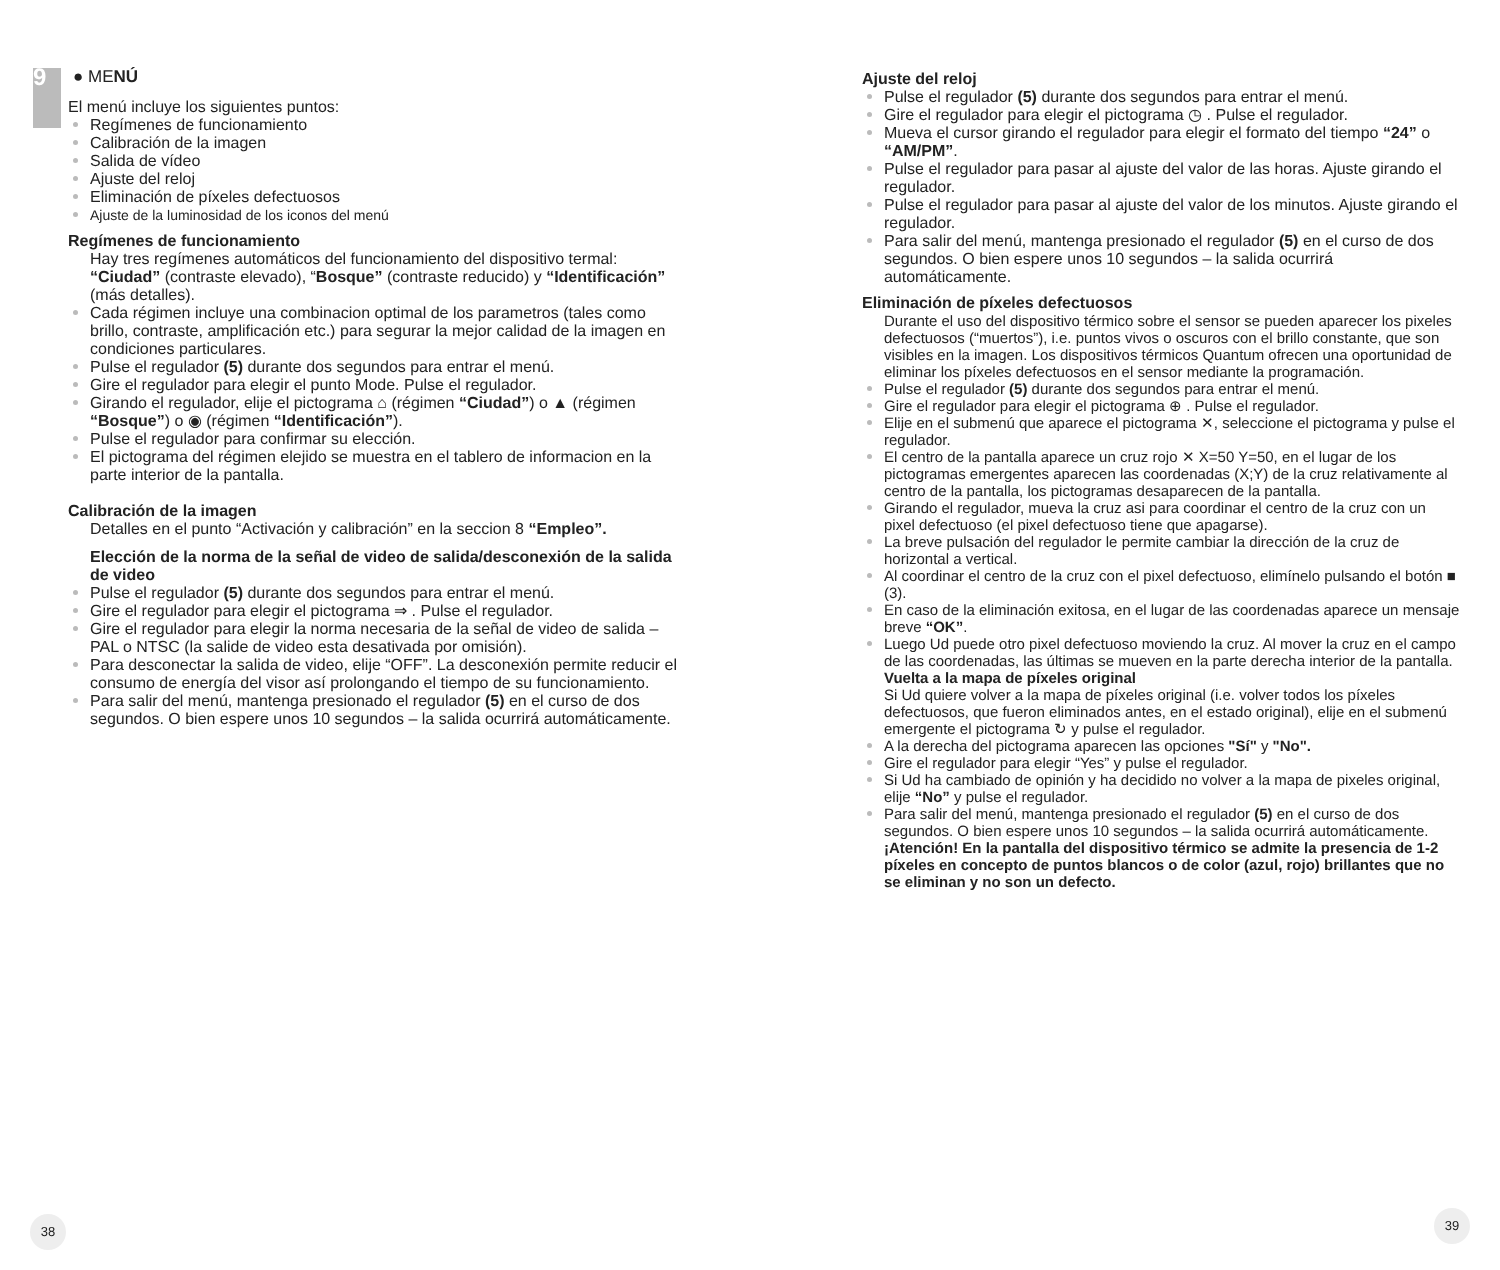9
● MENÚ
El menú incluye los siguientes puntos:
Regímenes de funcionamiento
Calibración de la imagen
Salida de vídeo
Ajuste del reloj
Eliminación de píxeles defectuosos
Ajuste de la luminosidad de los iconos del menú
Regímenes de funcionamiento
Hay tres regímenes automáticos del funcionamiento del dispositivo termal:
“Ciudad” (contraste elevado), “Bosque” (contraste reducido) y “Identificación” (más detalles).
Cada régimen incluye una combinacion optimal de los parametros (tales como brillo, contraste, amplificación etc.) para segurar la mejor calidad de la imagen en condiciones particulares.
Pulse el regulador (5) durante dos segundos para entrar el menú.
Gire el regulador para elegir el punto Mode. Pulse el regulador.
Girando el regulador, elije el pictograma ⌂ (régimen “Ciudad”) o ▲ (régimen “Bosque”) o ◉ (régimen “Identificación”).
Pulse el regulador para confirmar su elección.
El pictograma del régimen elejido se muestra en el tablero de informacion en la parte interior de la pantalla.
Calibración de la imagen
Detalles en el punto “Activación y calibración” en la seccion 8 “Empleo”.
Elección de la norma de la señal de video de salida/desconexión de la salida de video
Pulse el regulador (5) durante dos segundos para entrar el menú.
Gire el regulador para elegir el pictograma ⇒ . Pulse el regulador.
Gire el regulador para elegir la norma necesaria de la señal de video de salida – PAL o NTSC (la salide de video esta desativada por omisión).
Para desconectar la salida de video, elije “OFF”. La desconexión permite reducir el consumo de energía del visor así prolongando el tiempo de su funcionamiento.
Para salir del menú, mantenga presionado el regulador (5) en el curso de dos segundos. O bien espere unos 10 segundos – la salida ocurrirá automáticamente.
38
Ajuste del reloj
Pulse el regulador (5) durante dos segundos para entrar el menú.
Gire el regulador para elegir el pictograma ◷ . Pulse el regulador.
Mueva el cursor girando el regulador para elegir el formato del tiempo “24” o “AM/PM”.
Pulse el regulador para pasar al ajuste del valor de las horas. Ajuste girando el regulador.
Pulse el regulador para pasar al ajuste del valor de los minutos. Ajuste girando el regulador.
Para salir del menú, mantenga presionado el regulador (5) en el curso de dos segundos. O bien espere unos 10 segundos – la salida ocurrirá automáticamente.
Eliminación de píxeles defectuosos
Durante el uso del dispositivo térmico sobre el sensor se pueden aparecer los pixeles defectuosos (“muertos”), i.e. puntos vivos o oscuros con el brillo constante, que son visibles en la imagen. Los dispositivos térmicos Quantum ofrecen una oportunidad de eliminar los píxeles defectuosos en el sensor mediante la programación.
Pulse el regulador (5) durante dos segundos para entrar el menú.
Gire el regulador para elegir el pictograma ⊕ . Pulse el regulador.
Elije en el submenú que aparece el pictograma ✕, seleccione el pictograma y pulse el regulador.
El centro de la pantalla aparece un cruz rojo ✕ X=50 Y=50, en el lugar de los pictogramas emergentes aparecen las coordenadas (X;Y) de la cruz relativamente al centro de la pantalla, los pictogramas desaparecen de la pantalla.
Girando el regulador, mueva la cruz asi para coordinar el centro de la cruz con un pixel defectuoso (el pixel defectuoso tiene que apagarse).
La breve pulsación del regulador le permite cambiar la dirección de la cruz de horizontal a vertical.
Al coordinar el centro de la cruz con el pixel defectuoso, elimínelo pulsando el botón ■ (3).
En caso de la eliminación exitosa, en el lugar de las coordenadas aparece un mensaje breve “OK”.
Luego Ud puede otro pixel defectuoso moviendo la cruz. Al mover la cruz en el campo de las coordenadas, las últimas se mueven en la parte derecha interior de la pantalla.
Vuelta a la mapa de píxeles original
Si Ud quiere volver a la mapa de píxeles original (i.e. volver todos los píxeles defectuosos, que fueron eliminados antes, en el estado original), elije en el submenú emergente el pictograma ↻ y pulse el regulador.
A la derecha del pictograma aparecen las opciones "Sí" y "No".
Gire el regulador para elegir “Yes” y pulse el regulador.
Si Ud ha cambiado de opinión y ha decidido no volver a la mapa de pixeles original, elije “No” y pulse el regulador.
Para salir del menú, mantenga presionado el regulador (5) en el curso de dos segundos. O bien espere unos 10 segundos – la salida ocurrirá automáticamente.
¡Atención! En la pantalla del dispositivo térmico se admite la presencia de 1-2 píxeles en concepto de puntos blancos o de color (azul, rojo) brillantes que no se eliminan y no son un defecto.
39